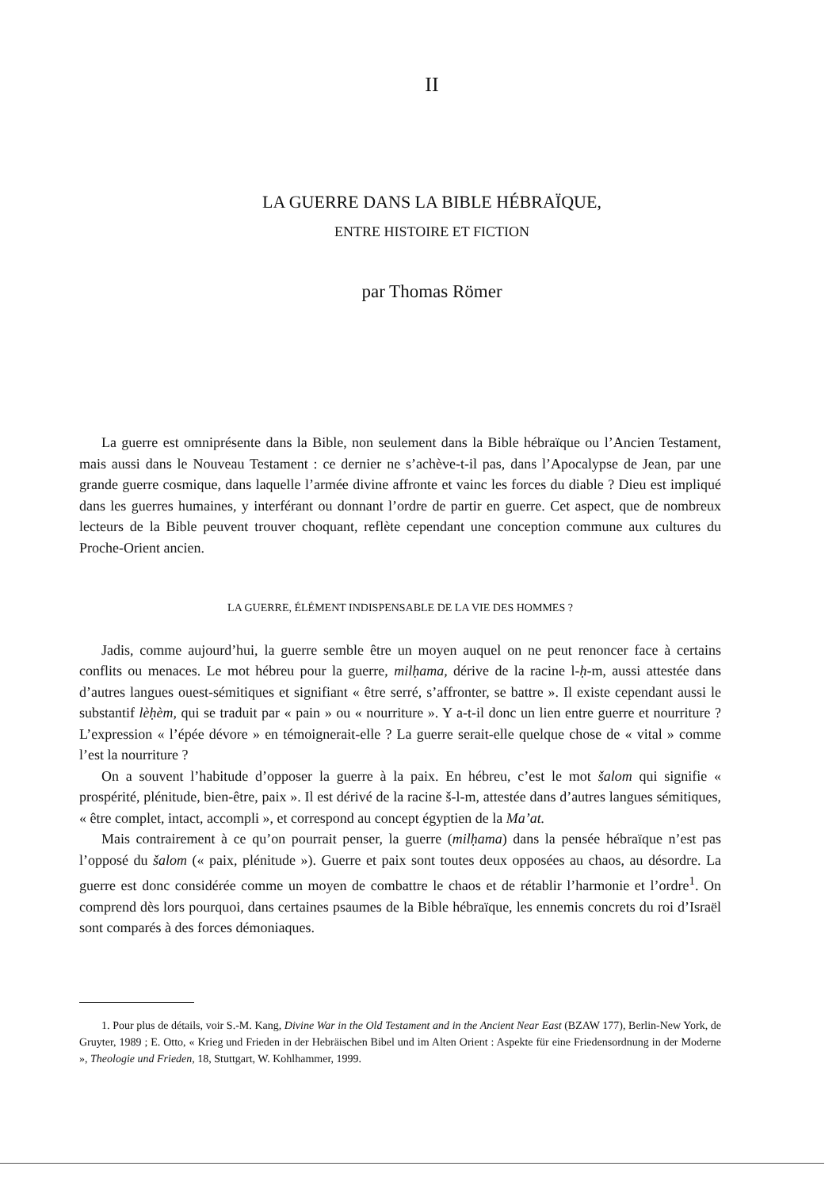II
LA GUERRE DANS LA BIBLE HÉBRAÏQUE,
ENTRE HISTOIRE ET FICTION
par Thomas Römer
La guerre est omniprésente dans la Bible, non seulement dans la Bible hébraïque ou l’Ancien Testament, mais aussi dans le Nouveau Testament : ce dernier ne s’achève-t-il pas, dans l’Apocalypse de Jean, par une grande guerre cosmique, dans laquelle l’armée divine affronte et vainc les forces du diable ? Dieu est impliqué dans les guerres humaines, y interférant ou donnant l’ordre de partir en guerre. Cet aspect, que de nombreux lecteurs de la Bible peuvent trouver choquant, reflète cependant une conception commune aux cultures du Proche-Orient ancien.
LA GUERRE, ÉLÉMENT INDISPENSABLE DE LA VIE DES HOMMES ?
Jadis, comme aujourd’hui, la guerre semble être un moyen auquel on ne peut renoncer face à certains conflits ou menaces. Le mot hébreu pour la guerre, milḥama, dérive de la racine l-ḥ-m, aussi attestée dans d’autres langues ouest-sémitiques et signifiant « être serré, s’affronter, se battre ». Il existe cependant aussi le substantif lèḥèm, qui se traduit par « pain » ou « nourriture ». Y a-t-il donc un lien entre guerre et nourriture ? L’expression « l’épée dévore » en témoignerait-elle ? La guerre serait-elle quelque chose de « vital » comme l’est la nourriture ?
On a souvent l’habitude d’opposer la guerre à la paix. En hébreu, c’est le mot šalom qui signifie « prospérité, plénitude, bien-être, paix ». Il est dérivé de la racine š-l-m, attestée dans d’autres langues sémitiques, « être complet, intact, accompli », et correspond au concept égyptien de la Ma’at.
Mais contrairement à ce qu’on pourrait penser, la guerre (milḥama) dans la pensée hébraïque n’est pas l’opposé du šalom (« paix, plénitude »). Guerre et paix sont toutes deux opposées au chaos, au désordre. La guerre est donc considérée comme un moyen de combattre le chaos et de rétablir l’harmonie et l’ordre<sup>1</sup>. On comprend dès lors pourquoi, dans certaines psaumes de la Bible hébraïque, les ennemis concrets du roi d’Israël sont comparés à des forces démoniaques.
1. Pour plus de détails, voir S.-M. Kang, Divine War in the Old Testament and in the Ancient Near East (BZAW 177), Berlin-New York, de Gruyter, 1989 ; E. Otto, « Krieg und Frieden in der Hebräischen Bibel und im Alten Orient : Aspekte für eine Friedensordnung in der Moderne », Theologie und Frieden, 18, Stuttgart, W. Kohlhammer, 1999.